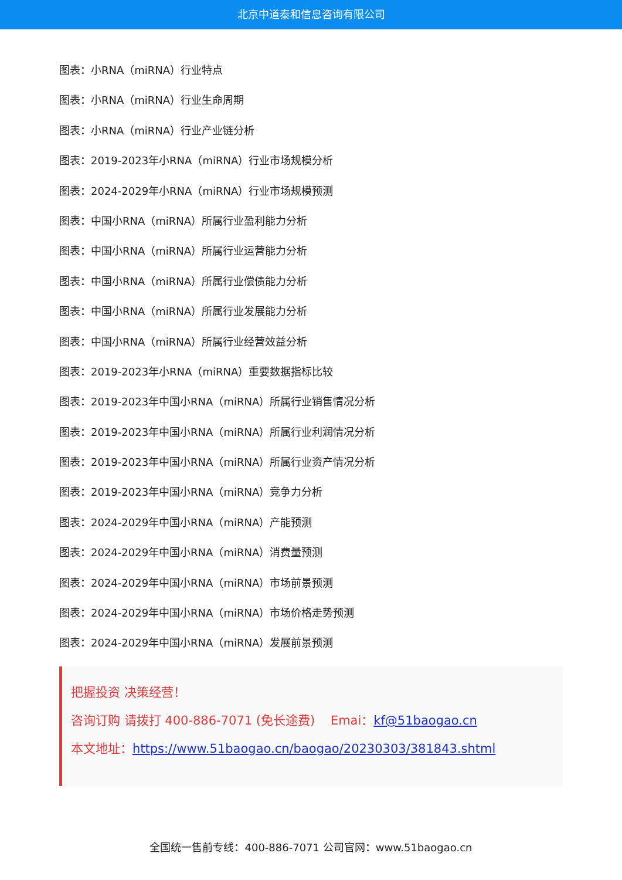北京中道泰和信息咨询有限公司
图表：小RNA（miRNA）行业特点
图表：小RNA（miRNA）行业生命周期
图表：小RNA（miRNA）行业产业链分析
图表：2019-2023年小RNA（miRNA）行业市场规模分析
图表：2024-2029年小RNA（miRNA）行业市场规模预测
图表：中国小RNA（miRNA）所属行业盈利能力分析
图表：中国小RNA（miRNA）所属行业运营能力分析
图表：中国小RNA（miRNA）所属行业偿债能力分析
图表：中国小RNA（miRNA）所属行业发展能力分析
图表：中国小RNA（miRNA）所属行业经营效益分析
图表：2019-2023年小RNA（miRNA）重要数据指标比较
图表：2019-2023年中国小RNA（miRNA）所属行业销售情况分析
图表：2019-2023年中国小RNA（miRNA）所属行业利润情况分析
图表：2019-2023年中国小RNA（miRNA）所属行业资产情况分析
图表：2019-2023年中国小RNA（miRNA）竞争力分析
图表：2024-2029年中国小RNA（miRNA）产能预测
图表：2024-2029年中国小RNA（miRNA）消费量预测
图表：2024-2029年中国小RNA（miRNA）市场前景预测
图表：2024-2029年中国小RNA（miRNA）市场价格走势预测
图表：2024-2029年中国小RNA（miRNA）发展前景预测
把握投资 决策经营！
咨询订购 请拨打 400-886-7071 (免长途费) Emai：kf@51baogao.cn
本文地址：https://www.51baogao.cn/baogao/20230303/381843.shtml
全国统一售前专线：400-886-7071 公司官网：www.51baogao.cn